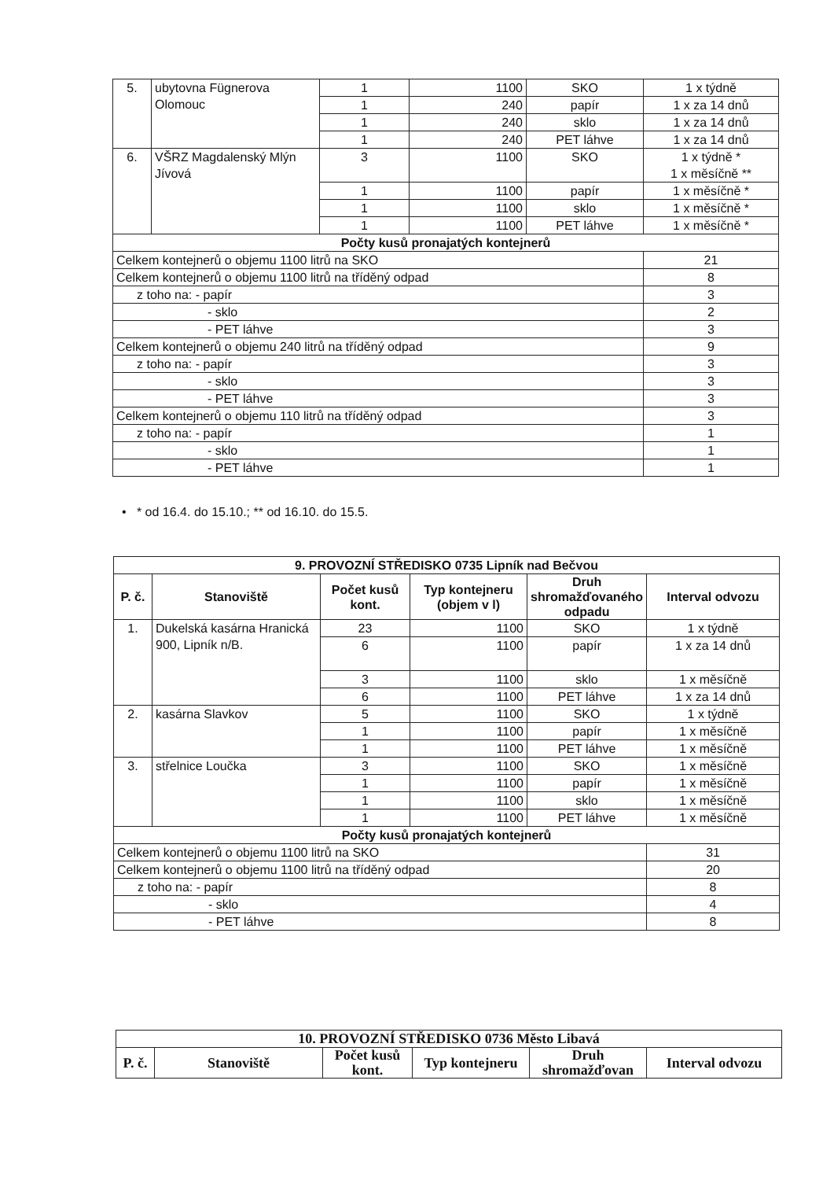| 5. | ubytovna Fügnerova Olomouc | 1 | 1100 | SKO | 1 x týdně |
| | | 1 | 240 | papír | 1 x za 14 dnů |
| | | 1 | 240 | sklo | 1 x za 14 dnů |
| | | 1 | 240 | PET láhve | 1 x za 14 dnů |
| 6. | VŠRZ Magdalenský Mlýn Jívová | 3 | 1100 | SKO | 1 x týdně * 1 x měsíčně ** |
| | | 1 | 1100 | papír | 1 x měsíčně * |
| | | 1 | 1100 | sklo | 1 x měsíčně * |
| | | 1 | 1100 | PET láhve | 1 x měsíčně * |
| Počty kusů pronajatých kontejnerů | | | | | |
| Celkem kontejnerů o objemu 1100 litrů na SKO | | | | | 21 |
| Celkem kontejnerů o objemu 1100 litrů na tříděný odpad | | | | | 8 |
| z toho na: - papír | | | | | 3 |
| - sklo | | | | | 2 |
| - PET láhve | | | | | 3 |
| Celkem kontejnerů o objemu 240 litrů na tříděný odpad | | | | | 9 |
| z toho na: - papír | | | | | 3 |
| - sklo | | | | | 3 |
| - PET láhve | | | | | 3 |
| Celkem kontejnerů o objemu 110 litrů na tříděný odpad | | | | | 3 |
| z toho na: - papír | | | | | 1 |
| - sklo | | | | | 1 |
| - PET láhve | | | | | 1 |
• * od 16.4. do 15.10.; ** od 16.10. do 15.5.
| 9. PROVOZNÍ STŘEDISKO 0735 Lipník nad Bečvou | | | | | |
| --- | --- | --- | --- | --- | --- |
| P. č. | Stanoviště | Počet kusů kont. | Typ kontejneru (objem v l) | Druh shromažďovaného odpadu | Interval odvozu |
| 1. | Dukelská kasárna Hranická 900, Lipník n/B. | 23 | 1100 | SKO | 1 x týdně |
| | | 6 | 1100 | papír | 1 x za 14 dnů |
| | | 3 | 1100 | sklo | 1 x měsíčně |
| | | 6 | 1100 | PET láhve | 1 x za 14 dnů |
| 2. | kasárna Slavkov | 5 | 1100 | SKO | 1 x týdně |
| | | 1 | 1100 | papír | 1 x měsíčně |
| | | 1 | 1100 | PET láhve | 1 x měsíčně |
| 3. | střelnice Loučka | 3 | 1100 | SKO | 1 x měsíčně |
| | | 1 | 1100 | papír | 1 x měsíčně |
| | | 1 | 1100 | sklo | 1 x měsíčně |
| | | 1 | 1100 | PET láhve | 1 x měsíčně |
| Počty kusů pronajatých kontejnerů | | | | | |
| Celkem kontejnerů o objemu 1100 litrů na SKO | | | | | 31 |
| Celkem kontejnerů o objemu 1100 litrů na tříděný odpad | | | | | 20 |
| z toho na: - papír | | | | | 8 |
| - sklo | | | | | 4 |
| - PET láhve | | | | | 8 |
| 10. PROVOZNÍ STŘEDISKO 0736 Město Libavá | | | | | |
| --- | --- | --- | --- | --- | --- |
| P. č. | Stanoviště | Počet kusů kont. | Typ kontejneru | Druh shromažďovan | Interval odvozu |